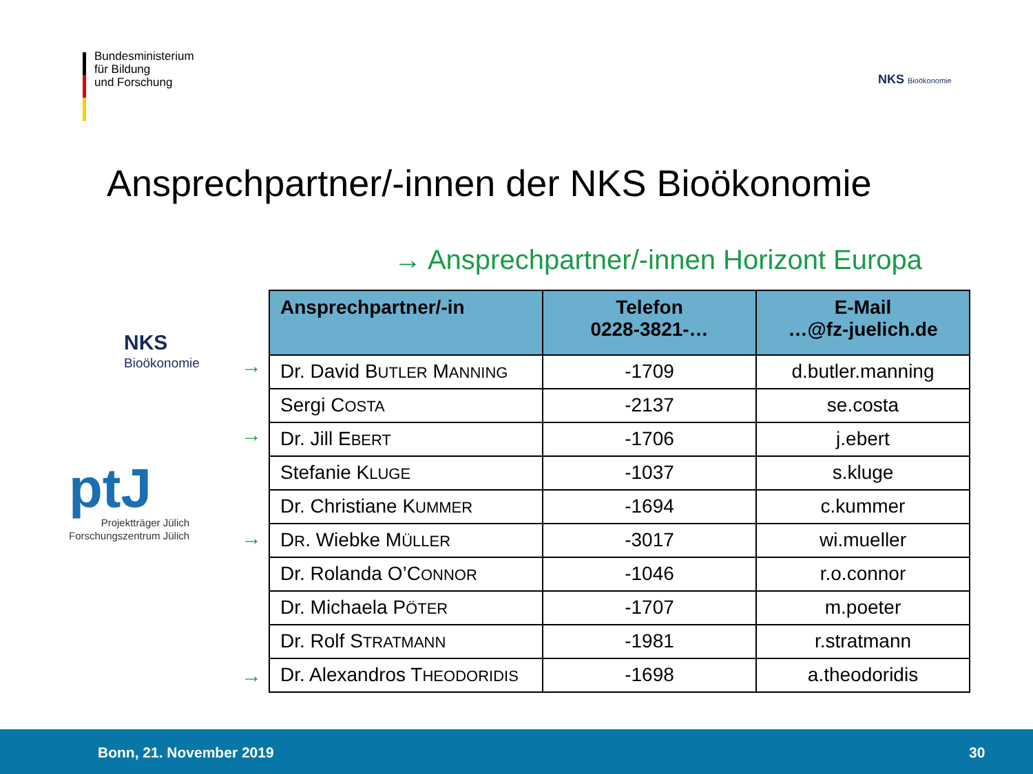Bundesministerium
für Bildung
und Forschung
NKS Bioökonomie
Ansprechpartner/-innen der NKS Bioökonomie
→ Ansprechpartner/-innen Horizont Europa
NKS
Bioökonomie
ptJ
Projektträger Jülich
Forschungszentrum Jülich
→
→
→
→
| Ansprechpartner/-in | Telefon 0228-3821-… | E-Mail …@fz-juelich.de |
| --- | --- | --- |
| Dr. David B UTLER M ANNING | -1709 | d.butler.manning |
| Sergi C OSTA | -2137 | se.costa |
| Dr. Jill E BERT | -1706 | j.ebert |
| Stefanie K LUGE | -1037 | s.kluge |
| Dr. Christiane K UMMER | -1694 | c.kummer |
| D R . Wiebke M ÜLLER | -3017 | wi.mueller |
| Dr. Rolanda O’C ONNOR | -1046 | r.o.connor |
| Dr. Michaela P ÖTER | -1707 | m.poeter |
| Dr. Rolf S TRATMANN | -1981 | r.stratmann |
| Dr. Alexandros T HEODORIDIS | -1698 | a.theodoridis |
Bonn, 21. November 2019 30